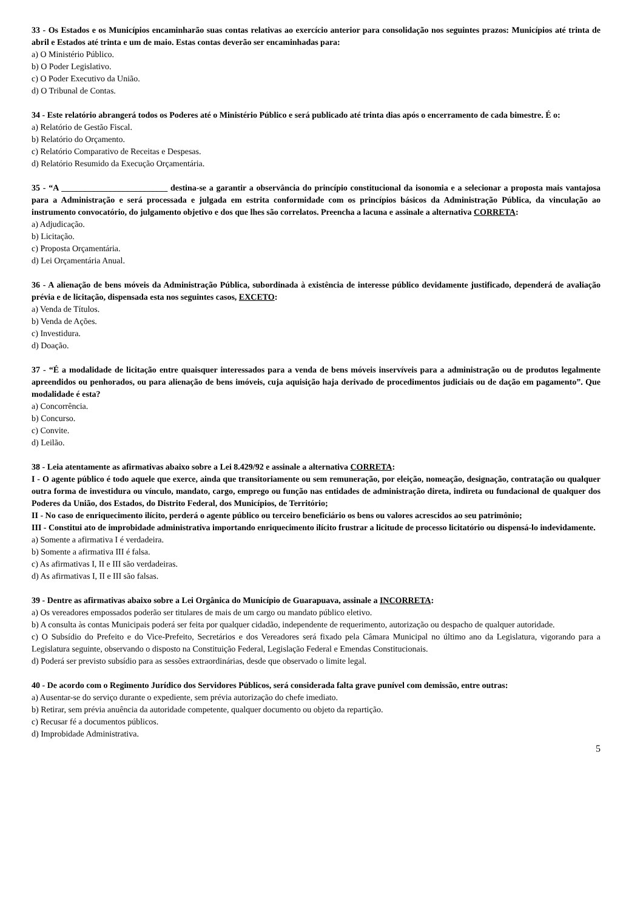33 - Os Estados e os Municípios encaminharão suas contas relativas ao exercício anterior para consolidação nos seguintes prazos: Municípios até trinta de abril e Estados até trinta e um de maio. Estas contas deverão ser encaminhadas para:
a) O Ministério Público.
b) O Poder Legislativo.
c) O Poder Executivo da União.
d) O Tribunal de Contas.
34 - Este relatório abrangerá todos os Poderes até o Ministério Público e será publicado até trinta dias após o encerramento de cada bimestre. É o:
a) Relatório de Gestão Fiscal.
b) Relatório do Orçamento.
c) Relatório Comparativo de Receitas e Despesas.
d) Relatório Resumido da Execução Orçamentária.
35 - “A _________________________ destina-se a garantir a observância do princípio constitucional da isonomia e a selecionar a proposta mais vantajosa para a Administração e será processada e julgada em estrita conformidade com os princípios básicos da Administração Pública, da vinculação ao instrumento convocatório, do julgamento objetivo e dos que lhes são correlatos. Preencha a lacuna e assinale a alternativa CORRETA:
a) Adjudicação.
b) Licitação.
c) Proposta Orçamentária.
d) Lei Orçamentária Anual.
36 - A alienação de bens móveis da Administração Pública, subordinada à existência de interesse público devidamente justificado, dependerá de avaliação prévia e de licitação, dispensada esta nos seguintes casos, EXCETO:
a) Venda de Títulos.
b) Venda de Ações.
c) Investidura.
d) Doação.
37 - “É a modalidade de licitação entre quaisquer interessados para a venda de bens móveis inservíveis para a administração ou de produtos legalmente apreendidos ou penhorados, ou para alienação de bens imóveis, cuja aquisição haja derivado de procedimentos judiciais ou de dação em pagamento”. Que modalidade é esta?
a) Concorrência.
b) Concurso.
c) Convite.
d) Leilão.
38 - Leia atentamente as afirmativas abaixo sobre a Lei 8.429/92 e assinale a alternativa CORRETA:
I - O agente público é todo aquele que exerce, ainda que transitoriamente ou sem remuneração, por eleição, nomeação, designação, contratação ou qualquer outra forma de investidura ou vínculo, mandato, cargo, emprego ou função nas entidades de administração direta, indireta ou fundacional de qualquer dos Poderes da União, dos Estados, do Distrito Federal, dos Municípios, de Território;
II - No caso de enriquecimento ilícito, perderá o agente público ou terceiro beneficiário os bens ou valores acrescidos ao seu patrimônio;
III - Constitui ato de improbidade administrativa importando enriquecimento ilícito frustrar a licitude de processo licitatório ou dispensá-lo indevidamente.
a) Somente a afirmativa I é verdadeira.
b) Somente a afirmativa III é falsa.
c) As afirmativas I, II e III são verdadeiras.
d) As afirmativas I, II e III são falsas.
39 - Dentre as afirmativas abaixo sobre a Lei Orgânica do Município de Guarapuava, assinale a INCORRETA:
a) Os vereadores empossados poderão ser titulares de mais de um cargo ou mandato público eletivo.
b) A consulta às contas Municipais poderá ser feita por qualquer cidadão, independente de requerimento, autorização ou despacho de qualquer autoridade.
c) O Subsídio do Prefeito e do Vice-Prefeito, Secretários e dos Vereadores será fixado pela Câmara Municipal no último ano da Legislatura, vigorando para a Legislatura seguinte, observando o disposto na Constituição Federal, Legislação Federal e Emendas Constitucionais.
d) Poderá ser previsto subsídio para as sessões extraordinárias, desde que observado o limite legal.
40 - De acordo com o Regimento Jurídico dos Servidores Públicos, será considerada falta grave punível com demissão, entre outras:
a) Ausentar-se do serviço durante o expediente, sem prévia autorização do chefe imediato.
b) Retirar, sem prévia anuência da autoridade competente, qualquer documento ou objeto da repartição.
c) Recusar fé a documentos públicos.
d) Improbidade Administrativa.
5